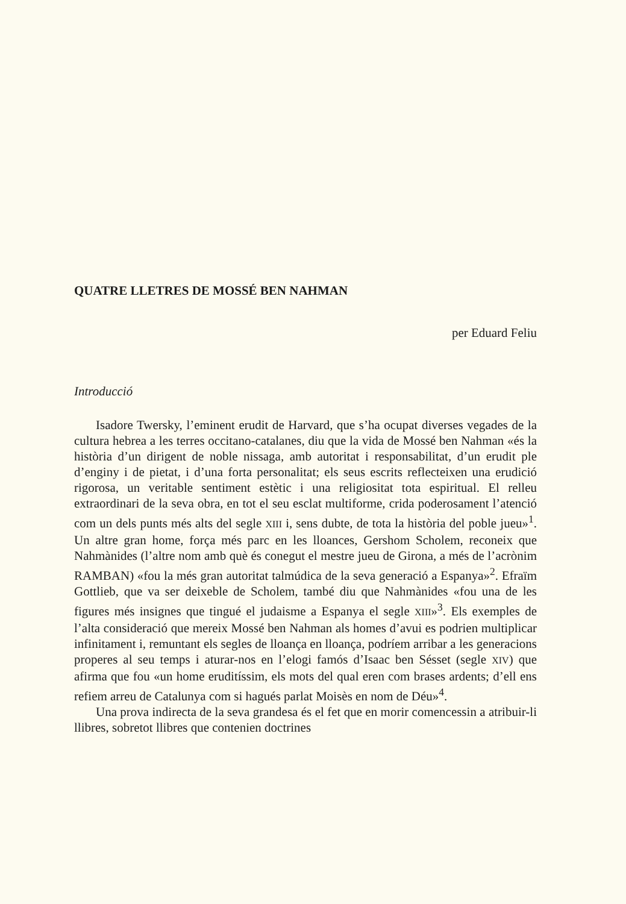QUATRE LLETRES DE MOSSÉ BEN NAHMAN
per Eduard Feliu
Introducció
Isadore Twersky, l’eminent erudit de Harvard, que s’ha ocupat diverses vegades de la cultura hebrea a les terres occitano-catalanes, diu que la vida de Mossé ben Nahman «és la història d’un dirigent de noble nissaga, amb autoritat i responsabilitat, d’un erudit ple d’enginy i de pietat, i d’una forta personalitat; els seus escrits reflecteixen una erudició rigorosa, un veritable sentiment estètic i una religiositat tota espiritual. El relleu extraordinari de la seva obra, en tot el seu esclat multiforme, crida poderosament l’atenció com un dels punts més alts del segle XIII i, sens dubte, de tota la història del poble jueu»<sup>1</sup>. Un altre gran home, força més parc en les lloances, Gershom Scholem, reconeix que Nahmànides (l’altre nom amb què és conegut el mestre jueu de Girona, a més de l’acrònim RAMBAN) «fou la més gran autoritat talmúdica de la seva generació a Espanya»<sup>2</sup>. Efraïm Gottlieb, que va ser deixeble de Scholem, també diu que Nahmànides «fou una de les figures més insignes que tingué el judaisme a Espanya el segle XIII»<sup>3</sup>. Els exemples de l’alta consideració que mereix Mossé ben Nahman als homes d’avui es podrien multiplicar infinitament i, remuntant els segles de lloança en lloança, podríem arribar a les generacions properes al seu temps i aturar-nos en l’elogi famós d’Isaac ben Sésset (segle XIV) que afirma que fou «un home eruditíssim, els mots del qual eren com brases ardents; d’ell ens refiem arreu de Catalunya com si hagués parlat Moisès en nom de Déu»<sup>4</sup>.
Una prova indirecta de la seva grandesa és el fet que en morir comencessin a atribuir-li llibres, sobretot llibres que contenien doctrines